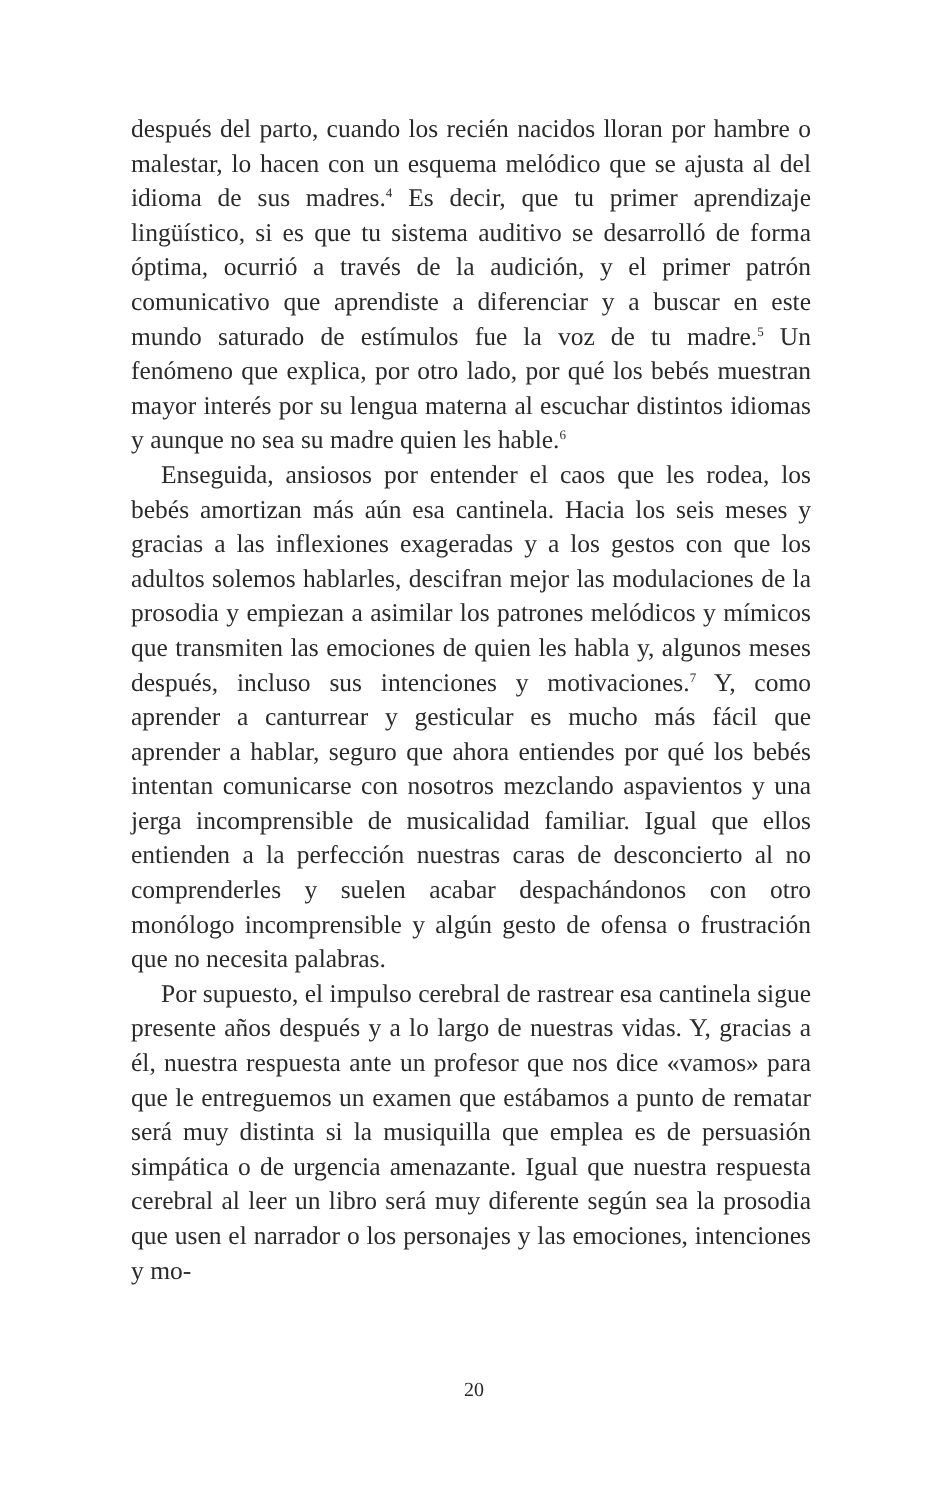después del parto, cuando los recién nacidos lloran por hambre o malestar, lo hacen con un esquema melódico que se ajusta al del idioma de sus madres.<sup>4</sup> Es decir, que tu primer aprendizaje lingüístico, si es que tu sistema auditivo se desarrolló de forma óptima, ocurrió a través de la audición, y el primer patrón comunicativo que aprendiste a diferenciar y a buscar en este mundo saturado de estímulos fue la voz de tu madre.<sup>5</sup> Un fenómeno que explica, por otro lado, por qué los bebés muestran mayor interés por su lengua materna al escuchar distintos idiomas y aunque no sea su madre quien les hable.<sup>6</sup>
Enseguida, ansiosos por entender el caos que les rodea, los bebés amortizan más aún esa cantinela. Hacia los seis meses y gracias a las inflexiones exageradas y a los gestos con que los adultos solemos hablarles, descifran mejor las modulaciones de la prosodia y empiezan a asimilar los patrones melódicos y mímicos que transmiten las emociones de quien les habla y, algunos meses después, incluso sus intenciones y motivaciones.<sup>7</sup> Y, como aprender a canturrear y gesticular es mucho más fácil que aprender a hablar, seguro que ahora entiendes por qué los bebés intentan comunicarse con nosotros mezclando aspavientos y una jerga incomprensible de musicalidad familiar. Igual que ellos entienden a la perfección nuestras caras de desconcierto al no comprenderles y suelen acabar despachándonos con otro monólogo incomprensible y algún gesto de ofensa o frustración que no necesita palabras.
Por supuesto, el impulso cerebral de rastrear esa cantinela sigue presente años después y a lo largo de nuestras vidas. Y, gracias a él, nuestra respuesta ante un profesor que nos dice «vamos» para que le entreguemos un examen que estábamos a punto de rematar será muy distinta si la musiquilla que emplea es de persuasión simpática o de urgencia amenazante. Igual que nuestra respuesta cerebral al leer un libro será muy diferente según sea la prosodia que usen el narrador o los personajes y las emociones, intenciones y mo-
20